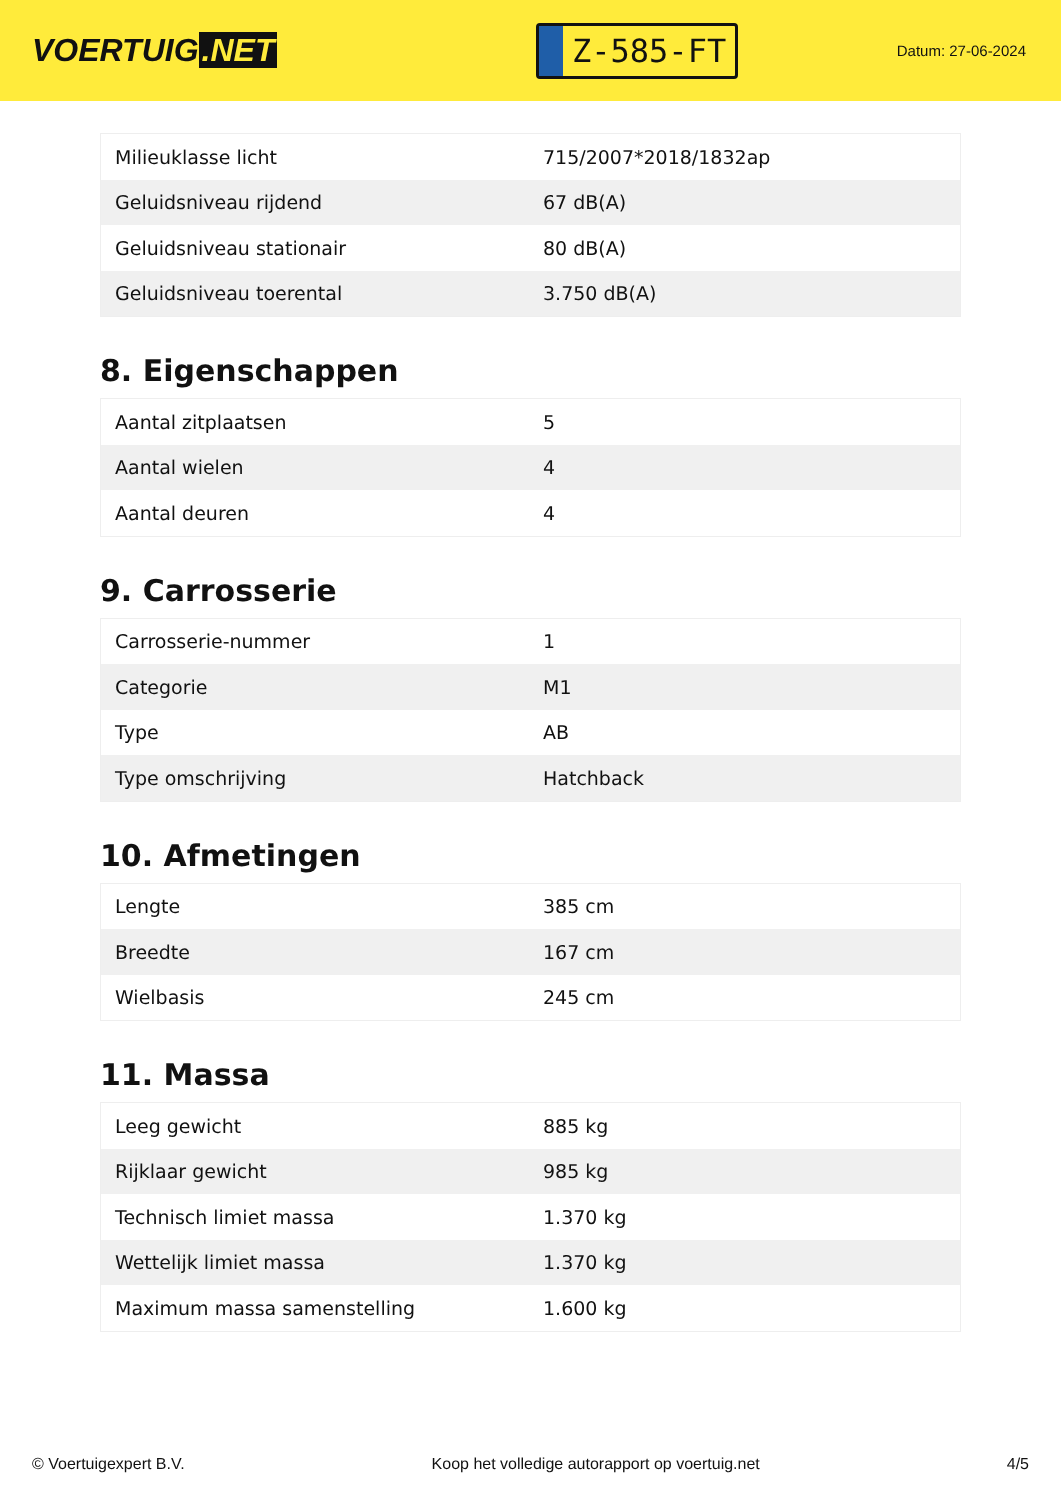VOERTUIG.NET
Z-585-FT
Datum: 27-06-2024
| Milieuklasse licht | 715/2007*2018/1832ap |
| Geluidsniveau rijdend | 67 dB(A) |
| Geluidsniveau stationair | 80 dB(A) |
| Geluidsniveau toerental | 3.750 dB(A) |
8. Eigenschappen
| Aantal zitplaatsen | 5 |
| Aantal wielen | 4 |
| Aantal deuren | 4 |
9. Carrosserie
| Carrosserie-nummer | 1 |
| Categorie | M1 |
| Type | AB |
| Type omschrijving | Hatchback |
10. Afmetingen
| Lengte | 385 cm |
| Breedte | 167 cm |
| Wielbasis | 245 cm |
11. Massa
| Leeg gewicht | 885 kg |
| Rijklaar gewicht | 985 kg |
| Technisch limiet massa | 1.370 kg |
| Wettelijk limiet massa | 1.370 kg |
| Maximum massa samenstelling | 1.600 kg |
© Voertuigexpert B.V. Koop het volledige autorapport op voertuig.net 4/5